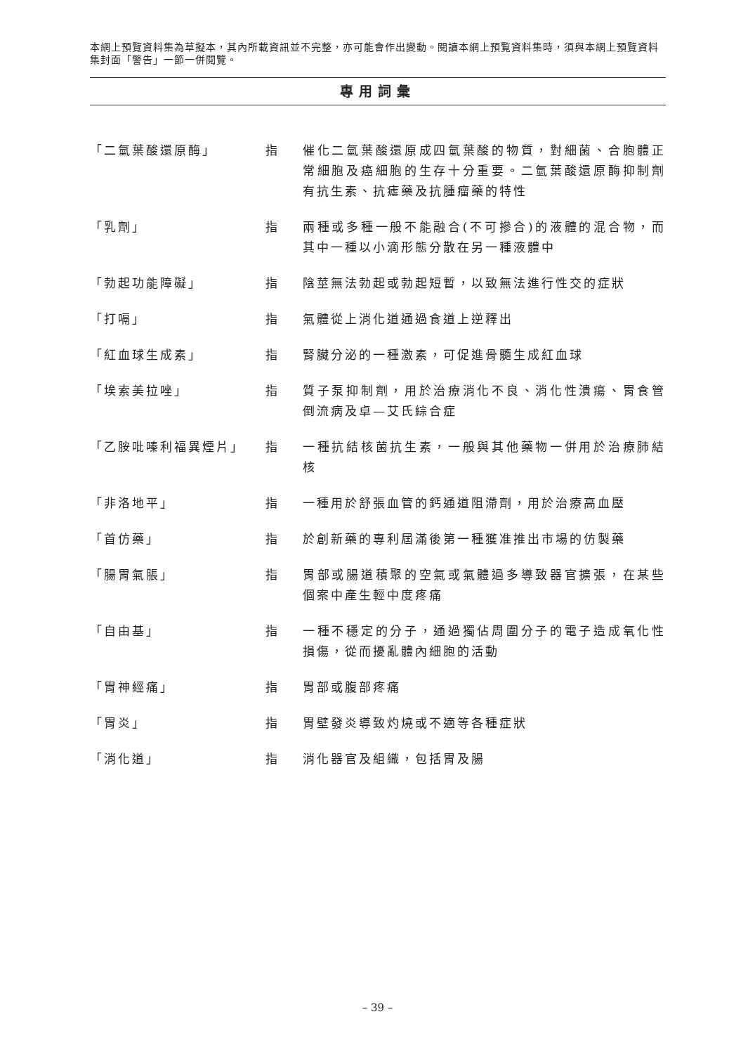本網上預覽資料集為草擬本，其內所載資訊並不完整，亦可能會作出變動。閱讀本網上預覧資料集時，須與本網上預覽資料集封面「警告」一節一併閱覽。
專用詞彙
「二氫葉酸還原酶」 指 催化二氫葉酸還原成四氫葉酸的物質，對細菌、合胞體正常細胞及癌細胞的生存十分重要。二氫葉酸還原酶抑制劑有抗生素、抗瘧藥及抗腫瘤藥的特性
「乳劑」 指 兩種或多種一般不能融合(不可摻合)的液體的混合物，而其中一種以小滴形態分散在另一種液體中
「勃起功能障礙」 指 陰莖無法勃起或勃起短暫，以致無法進行性交的症狀
「打嗝」 指 氣體從上消化道通過食道上逆釋出
「紅血球生成素」 指 腎臟分泌的一種激素，可促進骨髓生成紅血球
「埃索美拉唑」 指 質子泵抑制劑，用於治療消化不良、消化性潰瘍、胃食管倒流病及卓—艾氏綜合症
「乙胺吡嗪利福異煙片」 指 一種抗結核菌抗生素，一般與其他藥物一併用於治療肺結核
「非洛地平」 指 一種用於舒張血管的鈣通道阻滯劑，用於治療高血壓
「首仿藥」 指 於創新藥的專利屆滿後第一種獲准推出市場的仿製藥
「腸胃氣脹」 指 胃部或腸道積聚的空氣或氣體過多導致器官擴張，在某些個案中產生輕中度疼痛
「自由基」 指 一種不穩定的分子，通過獨佔周圍分子的電子造成氧化性損傷，從而擾亂體內細胞的活動
「胃神經痛」 指 胃部或腹部疼痛
「胃炎」 指 胃壁發炎導致灼燒或不適等各種症狀
「消化道」 指 消化器官及組織，包括胃及腸
– 39 –